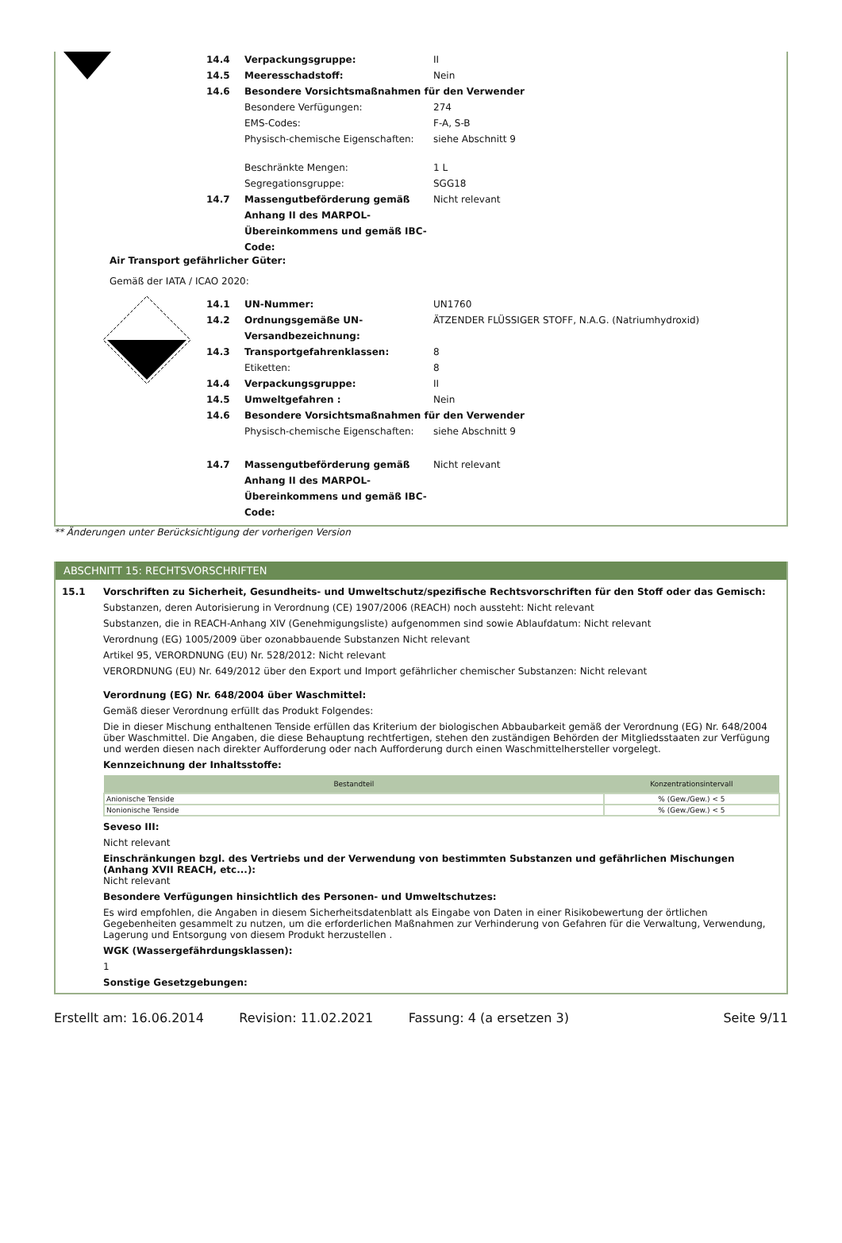14.4 Verpackungsgruppe: II
14.5 Meeresschadstoff: Nein
14.6 Besondere Vorsichtsmaßnahmen für den Verwender
Besondere Verfügungen: 274
EMS-Codes: F-A, S-B
Physisch-chemische Eigenschaften: siehe Abschnitt 9
Beschränkte Mengen: 1 L
Segregationsgruppe: SGG18
14.7 Massengutbeförderung gemäß Anhang II des MARPOL-Übereinkommens und gemäß IBC-Code: Nicht relevant
Air Transport gefährlicher Güter:
Gemäß der IATA / ICAO 2020:
14.1 UN-Nummer: UN1760
14.2 Ordnungsgemäße UN-Versandbezeichnung: ÄTZENDER FLÜSSIGER STOFF, N.A.G. (Natriumhydroxid)
14.3 Transportgefahrenklassen: 8
Etiketten: 8
14.4 Verpackungsgruppe: II
14.5 Umweltgefahren : Nein
14.6 Besondere Vorsichtsmaßnahmen für den Verwender
Physisch-chemische Eigenschaften: siehe Abschnitt 9
14.7 Massengutbeförderung gemäß Anhang II des MARPOL-Übereinkommens und gemäß IBC-Code: Nicht relevant
** Änderungen unter Berücksichtigung der vorherigen Version
ABSCHNITT 15: RECHTSVORSCHRIFTEN
15.1 Vorschriften zu Sicherheit, Gesundheits- und Umweltschutz/spezifische Rechtsvorschriften für den Stoff oder das Gemisch:
Substanzen, deren Autorisierung in Verordnung (CE) 1907/2006 (REACH) noch aussteht: Nicht relevant
Substanzen, die in REACH-Anhang XIV (Genehmigungsliste) aufgenommen sind sowie Ablaufdatum: Nicht relevant
Verordnung (EG) 1005/2009 über ozonabbauende Substanzen Nicht relevant
Artikel 95, VERORDNUNG (EU) Nr. 528/2012: Nicht relevant
VERORDNUNG (EU) Nr. 649/2012 über den Export und Import gefährlicher chemischer Substanzen: Nicht relevant
Verordnung (EG) Nr. 648/2004 über Waschmittel:
Gemäß dieser Verordnung erfüllt das Produkt Folgendes:
Die in dieser Mischung enthaltenen Tenside erfüllen das Kriterium der biologischen Abbaubarkeit gemäß der Verordnung (EG) Nr. 648/2004 über Waschmittel. Die Angaben, die diese Behauptung rechtfertigen, stehen den zuständigen Behörden der Mitgliedsstaaten zur Verfügung und werden diesen nach direkter Aufforderung oder nach Aufforderung durch einen Waschmittelhersteller vorgelegt.
Kennzeichnung der Inhaltsstoffe:
| Bestandteil | Konzentrationsintervall |
| --- | --- |
| Anionische Tenside | % (Gew./Gew.) < 5 |
| Nonionische Tenside | % (Gew./Gew.) < 5 |
Seveso III:
Nicht relevant
Einschränkungen bzgl. des Vertriebs und der Verwendung von bestimmten Substanzen und gefährlichen Mischungen (Anhang XVII REACH, etc...):
Nicht relevant
Besondere Verfügungen hinsichtlich des Personen- und Umweltschutzes:
Es wird empfohlen, die Angaben in diesem Sicherheitsdatenblatt als Eingabe von Daten in einer Risikobewertung der örtlichen Gegebenheiten gesammelt zu nutzen, um die erforderlichen Maßnahmen zur Verhinderung von Gefahren für die Verwaltung, Verwendung, Lagerung und Entsorgung von diesem Produkt herzustellen .
WGK (Wassergefährdungsklassen):
1
Sonstige Gesetzgebungen:
Erstellt am: 16.06.2014 Revision: 11.02.2021 Fassung: 4 (a ersetzen 3) Seite 9/11